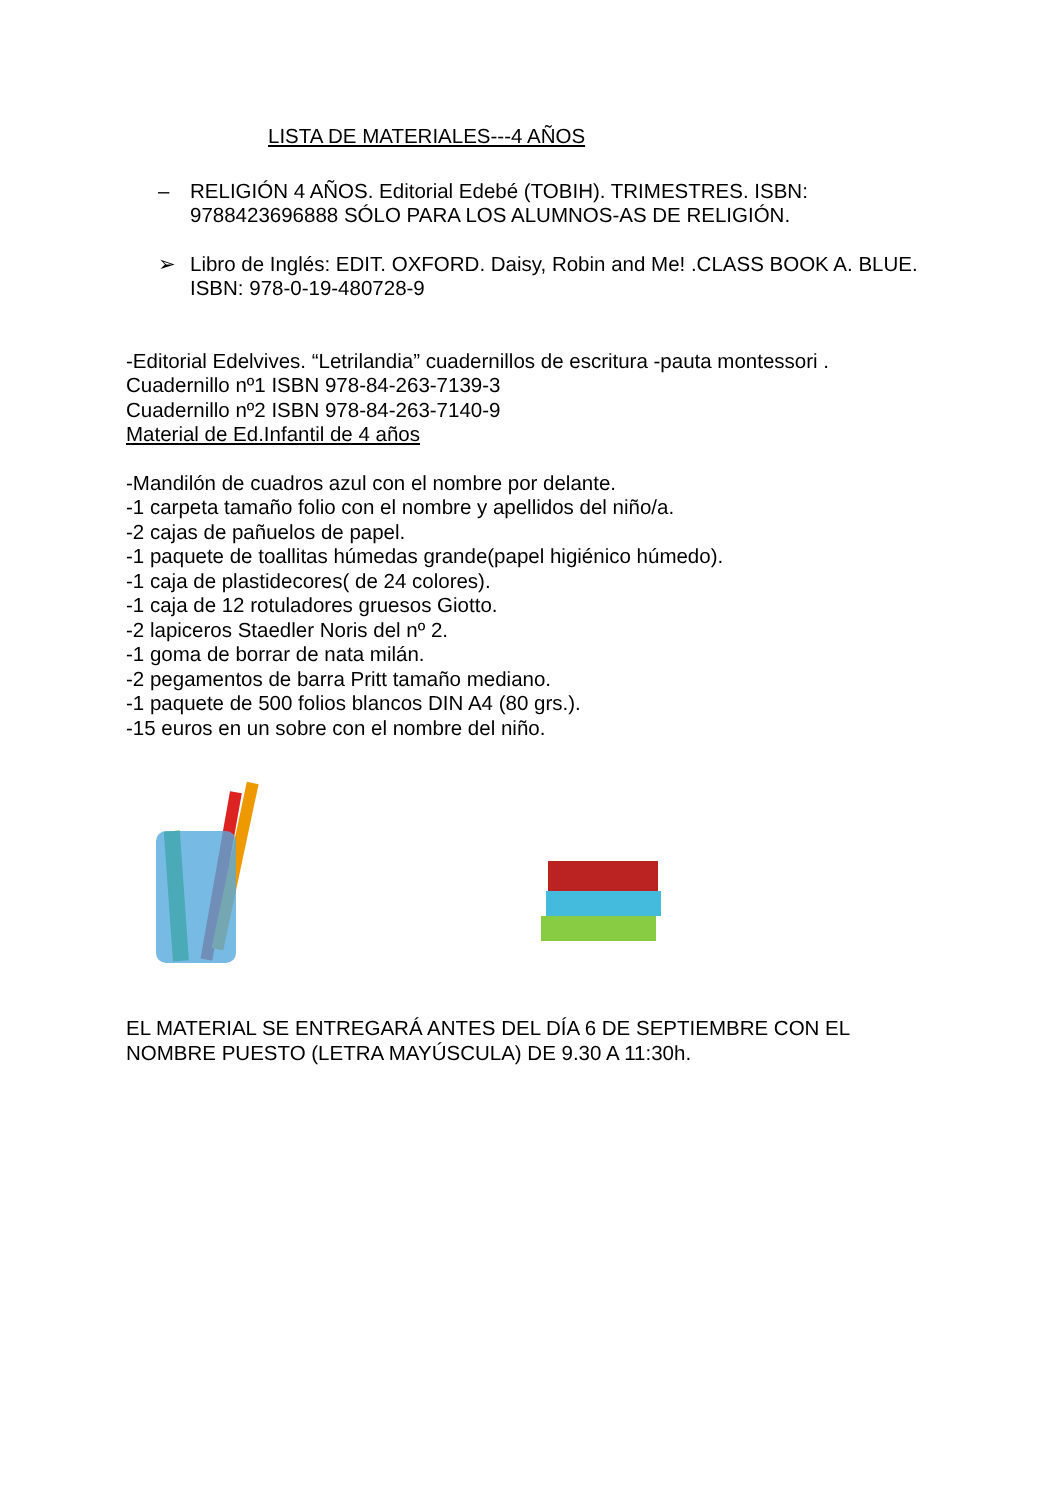LISTA DE MATERIALES---4 AÑOS
– RELIGIÓN 4 AÑOS. Editorial Edebé (TOBIH). TRIMESTRES. ISBN: 9788423696888 SÓLO PARA LOS ALUMNOS-AS DE RELIGIÓN.
➢ Libro de Inglés: EDIT. OXFORD. Daisy, Robin and Me! .CLASS BOOK A. BLUE. ISBN: 978-0-19-480728-9
-Editorial Edelvives. “Letrilandia” cuadernillos de escritura -pauta montessori .
Cuadernillo nº1 ISBN 978-84-263-7139-3
Cuadernillo nº2 ISBN 978-84-263-7140-9
Material de Ed.Infantil de 4 años
-Mandilón de cuadros azul con el nombre por delante.
-1 carpeta tamaño folio con el nombre y apellidos del niño/a.
-2 cajas de pañuelos de papel.
-1 paquete de toallitas húmedas grande(papel higiénico húmedo).
-1 caja de plastidecores( de 24 colores).
-1 caja de 12 rotuladores gruesos Giotto.
-2 lapiceros Staedler Noris del nº 2.
-1 goma de borrar de nata milán.
-2 pegamentos de barra Pritt tamaño mediano.
-1 paquete de 500 folios blancos DIN A4 (80 grs.).
-15 euros en un sobre con el nombre del niño.
EL MATERIAL SE ENTREGARÁ ANTES DEL DÍA 6 DE SEPTIEMBRE CON EL NOMBRE PUESTO (LETRA MAYÚSCULA) DE 9.30 A 11:30h.